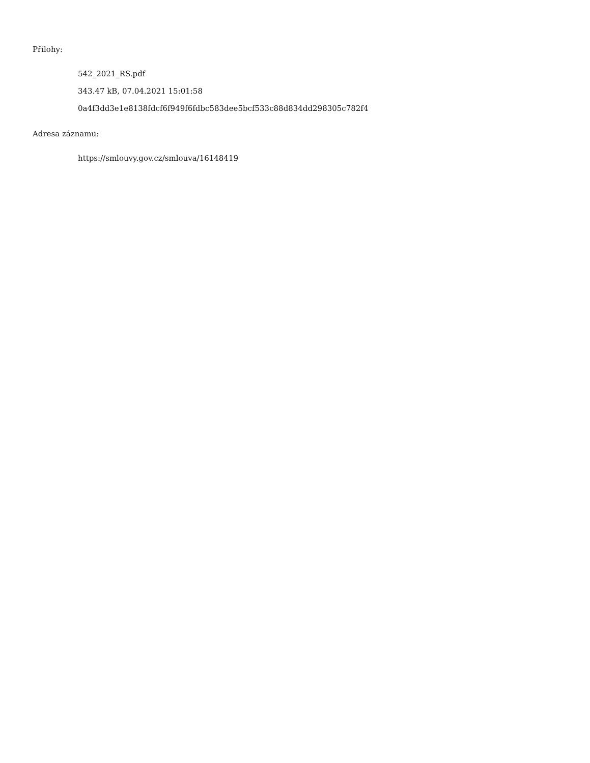Přílohy:
542_2021_RS.pdf
343.47 kB, 07.04.2021 15:01:58
0a4f3dd3e1e8138fdcf6f949f6fdbc583dee5bcf533c88d834dd298305c782f4
Adresa záznamu:
https://smlouvy.gov.cz/smlouva/16148419